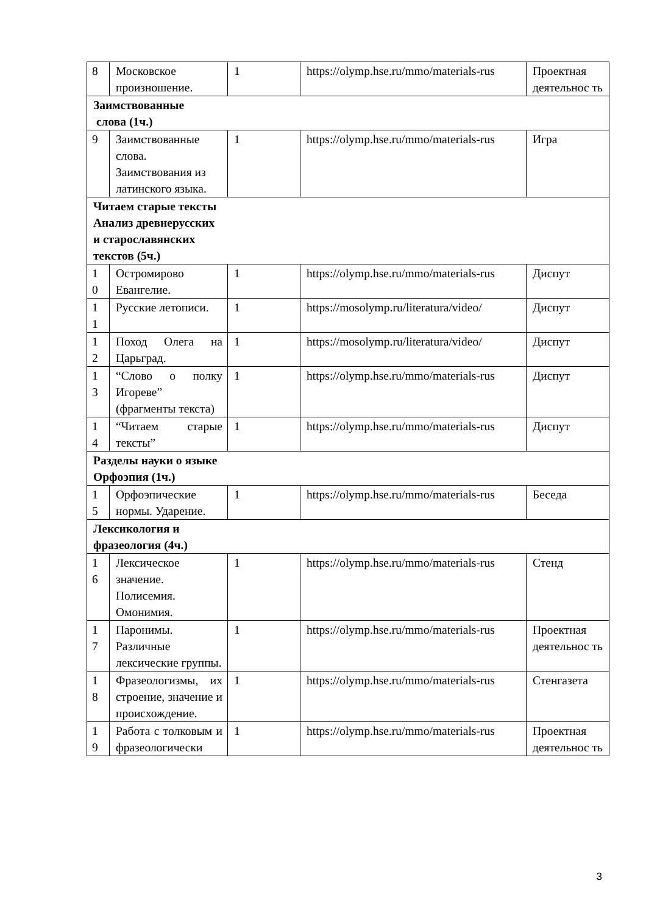| 8 | Московское произношение. | 1 | https://olymp.hse.ru/mmo/materials-rus | Проектная деятельнос ть |
| Заимствованные слова (1ч.) | | | | |
| 9 | Заимствованные слова. Заимствования из латинского языка. | 1 | https://olymp.hse.ru/mmo/materials-rus | Игра |
| Читаем старые тексты Анализ древнерусских и старославянских текстов (5ч.) | | | | |
| 1 0 | Остромирово Евангелие. | 1 | https://olymp.hse.ru/mmo/materials-rus | Диспут |
| 1 1 | Русские летописи. | 1 | https://mosolymp.ru/literatura/video/ | Диспут |
| 1 2 | Поход Олега на Царьград. | 1 | https://mosolymp.ru/literatura/video/ | Диспут |
| 1 3 | “Слово о полку Игореве” (фрагменты текста) | 1 | https://olymp.hse.ru/mmo/materials-rus | Диспут |
| 1 4 | “Читаем старые тексты” | 1 | https://olymp.hse.ru/mmo/materials-rus | Диспут |
| Разделы науки о языке Орфоэпия (1ч.) | | | | |
| 1 5 | Орфоэпические нормы. Ударение. | 1 | https://olymp.hse.ru/mmo/materials-rus | Беседа |
| Лексикология и фразеология (4ч.) | | | | |
| 1 6 | Лексическое значение. Полисемия. Омонимия. | 1 | https://olymp.hse.ru/mmo/materials-rus | Стенд |
| 1 7 | Паронимы. Различные лексические группы. | 1 | https://olymp.hse.ru/mmo/materials-rus | Проектная деятельнос ть |
| 1 8 | Фразеологизмы, их строение, значение и происхождение. | 1 | https://olymp.hse.ru/mmo/materials-rus | Стенгазета |
| 1 9 | Работа с толковым и фразеологически | 1 | https://olymp.hse.ru/mmo/materials-rus | Проектная деятельнос ть |
3